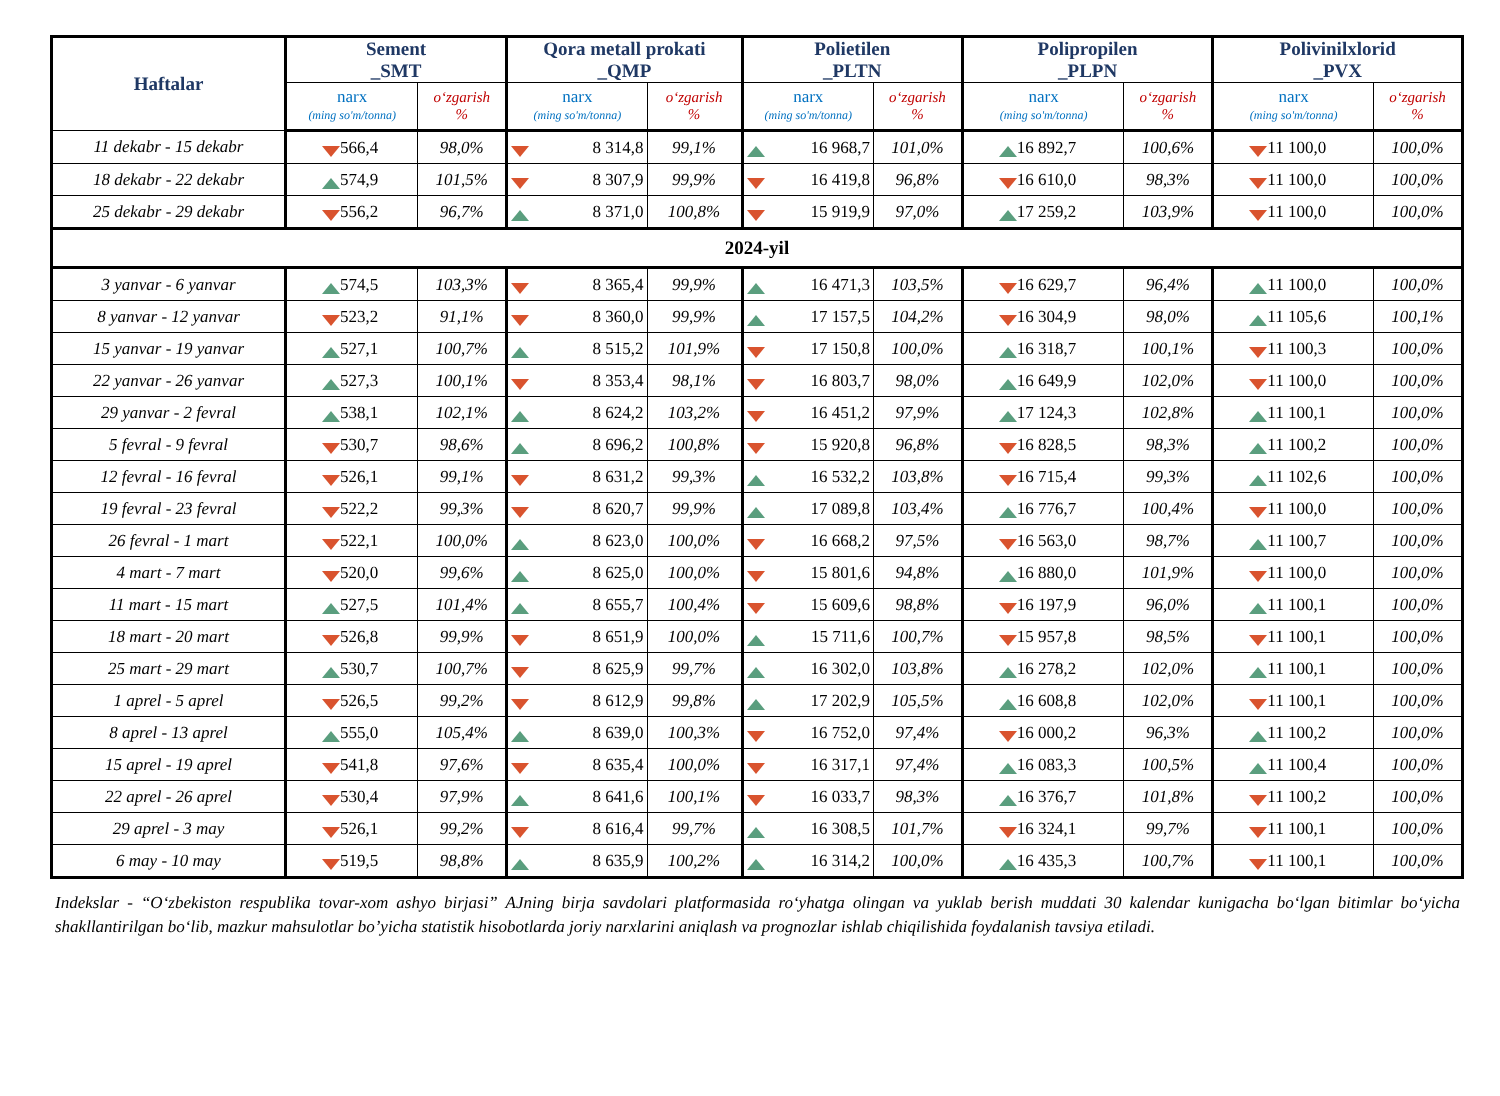| Haftalar | Sement _SMT | | Qora metall prokati _QMP | | Polietilen _PLTN | | Polipropilen _PLPN | | Polivinilxlorid _PVX | |
| --- | --- | --- | --- | --- | --- | --- | --- | --- | --- | --- |
| | narx (ming so'm/tonna) | o‘zgarish % | narx (ming so'm/tonna) | o‘zgarish % | narx (ming so'm/tonna) | o‘zgarish % | narx (ming so'm/tonna) | o‘zgarish % | narx (ming so'm/tonna) | o‘zgarish % |
| 11 dekabr - 15 dekabr | 566,4 | 98,0% | 8 314,8 | 99,1% | 16 968,7 | 101,0% | 16 892,7 | 100,6% | 11 100,0 | 100,0% |
| 18 dekabr - 22 dekabr | 574,9 | 101,5% | 8 307,9 | 99,9% | 16 419,8 | 96,8% | 16 610,0 | 98,3% | 11 100,0 | 100,0% |
| 25 dekabr - 29 dekabr | 556,2 | 96,7% | 8 371,0 | 100,8% | 15 919,9 | 97,0% | 17 259,2 | 103,9% | 11 100,0 | 100,0% |
| 2024-yil | | | | | | | | | | |
| 3 yanvar - 6 yanvar | 574,5 | 103,3% | 8 365,4 | 99,9% | 16 471,3 | 103,5% | 16 629,7 | 96,4% | 11 100,0 | 100,0% |
| 8 yanvar - 12 yanvar | 523,2 | 91,1% | 8 360,0 | 99,9% | 17 157,5 | 104,2% | 16 304,9 | 98,0% | 11 105,6 | 100,1% |
| 15 yanvar - 19 yanvar | 527,1 | 100,7% | 8 515,2 | 101,9% | 17 150,8 | 100,0% | 16 318,7 | 100,1% | 11 100,3 | 100,0% |
| 22 yanvar - 26 yanvar | 527,3 | 100,1% | 8 353,4 | 98,1% | 16 803,7 | 98,0% | 16 649,9 | 102,0% | 11 100,0 | 100,0% |
| 29 yanvar - 2 fevral | 538,1 | 102,1% | 8 624,2 | 103,2% | 16 451,2 | 97,9% | 17 124,3 | 102,8% | 11 100,1 | 100,0% |
| 5 fevral - 9 fevral | 530,7 | 98,6% | 8 696,2 | 100,8% | 15 920,8 | 96,8% | 16 828,5 | 98,3% | 11 100,2 | 100,0% |
| 12 fevral - 16 fevral | 526,1 | 99,1% | 8 631,2 | 99,3% | 16 532,2 | 103,8% | 16 715,4 | 99,3% | 11 102,6 | 100,0% |
| 19 fevral - 23 fevral | 522,2 | 99,3% | 8 620,7 | 99,9% | 17 089,8 | 103,4% | 16 776,7 | 100,4% | 11 100,0 | 100,0% |
| 26 fevral - 1 mart | 522,1 | 100,0% | 8 623,0 | 100,0% | 16 668,2 | 97,5% | 16 563,0 | 98,7% | 11 100,7 | 100,0% |
| 4 mart - 7 mart | 520,0 | 99,6% | 8 625,0 | 100,0% | 15 801,6 | 94,8% | 16 880,0 | 101,9% | 11 100,0 | 100,0% |
| 11 mart - 15 mart | 527,5 | 101,4% | 8 655,7 | 100,4% | 15 609,6 | 98,8% | 16 197,9 | 96,0% | 11 100,1 | 100,0% |
| 18 mart - 20 mart | 526,8 | 99,9% | 8 651,9 | 100,0% | 15 711,6 | 100,7% | 15 957,8 | 98,5% | 11 100,1 | 100,0% |
| 25 mart - 29 mart | 530,7 | 100,7% | 8 625,9 | 99,7% | 16 302,0 | 103,8% | 16 278,2 | 102,0% | 11 100,1 | 100,0% |
| 1 aprel - 5 aprel | 526,5 | 99,2% | 8 612,9 | 99,8% | 17 202,9 | 105,5% | 16 608,8 | 102,0% | 11 100,1 | 100,0% |
| 8 aprel - 13 aprel | 555,0 | 105,4% | 8 639,0 | 100,3% | 16 752,0 | 97,4% | 16 000,2 | 96,3% | 11 100,2 | 100,0% |
| 15 aprel - 19 aprel | 541,8 | 97,6% | 8 635,4 | 100,0% | 16 317,1 | 97,4% | 16 083,3 | 100,5% | 11 100,4 | 100,0% |
| 22 aprel - 26 aprel | 530,4 | 97,9% | 8 641,6 | 100,1% | 16 033,7 | 98,3% | 16 376,7 | 101,8% | 11 100,2 | 100,0% |
| 29 aprel - 3 may | 526,1 | 99,2% | 8 616,4 | 99,7% | 16 308,5 | 101,7% | 16 324,1 | 99,7% | 11 100,1 | 100,0% |
| 6 may - 10 may | 519,5 | 98,8% | 8 635,9 | 100,2% | 16 314,2 | 100,0% | 16 435,3 | 100,7% | 11 100,1 | 100,0% |
Indekslar - “O‘zbekiston respublika tovar-xom ashyo birjasi” AJning birja savdolari platformasida ro‘yhatga olingan va yuklab berish muddati 30 kalendar kunigacha bo‘lgan bitimlar bo‘yicha shakllantirilgan bo‘lib, mazkur mahsulotlar bo’yicha statistik hisobotlarda joriy narxlarini aniqlash va prognozlar ishlab chiqilishida foydalanish tavsiya etiladi.